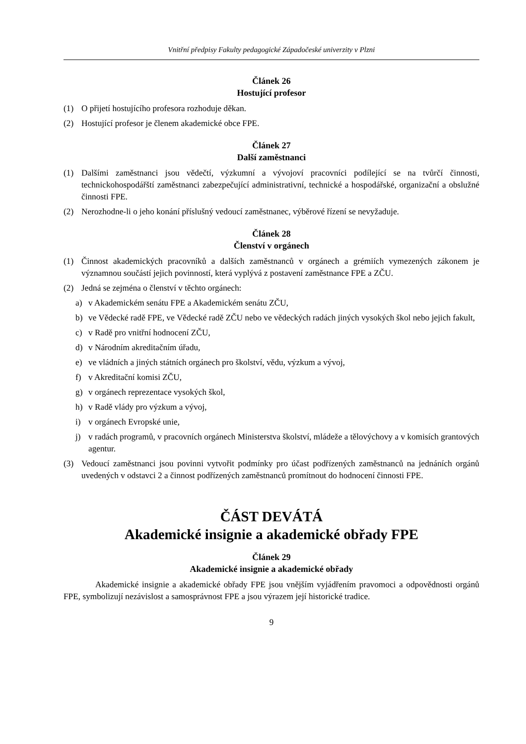Vnitřní předpisy Fakulty pedagogické Západočeské univerzity v Plzni
Článek 26
Hostující profesor
(1) O přijetí hostujícího profesora rozhoduje děkan.
(2) Hostující profesor je členem akademické obce FPE.
Článek 27
Další zaměstnanci
(1) Dalšími zaměstnanci jsou vědečtí, výzkumní a vývojoví pracovníci podílející se na tvůrčí činnosti, technickohospodářští zaměstnanci zabezpečující administrativní, technické a hospodářské, organizační a obslužné činnosti FPE.
(2) Nerozhodne-li o jeho konání příslušný vedoucí zaměstnanec, výběrové řízení se nevyžaduje.
Článek 28
Členství v orgánech
(1) Činnost akademických pracovníků a dalších zaměstnanců v orgánech a grémiích vymezených zákonem je významnou součástí jejich povinností, která vyplývá z postavení zaměstnance FPE a ZČU.
(2) Jedná se zejména o členství v těchto orgánech:
a) v Akademickém senátu FPE a Akademickém senátu ZČU,
b) ve Vědecké radě FPE, ve Vědecké radě ZČU nebo ve vědeckých radách jiných vysokých škol nebo jejich fakult,
c) v Radě pro vnitřní hodnocení ZČU,
d) v Národním akreditačním úřadu,
e) ve vládních a jiných státních orgánech pro školství, vědu, výzkum a vývoj,
f) v Akreditační komisi ZČU,
g) v orgánech reprezentace vysokých škol,
h) v Radě vlády pro výzkum a vývoj,
i) v orgánech Evropské unie,
j) v radách programů, v pracovních orgánech Ministerstva školství, mládeže a tělovýchovy a v komisích grantových agentur.
(3) Vedoucí zaměstnanci jsou povinni vytvořit podmínky pro účast podřízených zaměstnanců na jednáních orgánů uvedených v odstavci 2 a činnost podřízených zaměstnanců promítnout do hodnocení činnosti FPE.
ČÁST DEVÁTÁ
Akademické insignie a akademické obřady FPE
Článek 29
Akademické insignie a akademické obřady
Akademické insignie a akademické obřady FPE jsou vnějším vyjádřením pravomoci a odpovědnosti orgánů FPE, symbolizují nezávislost a samosprávnost FPE a jsou výrazem její historické tradice.
9